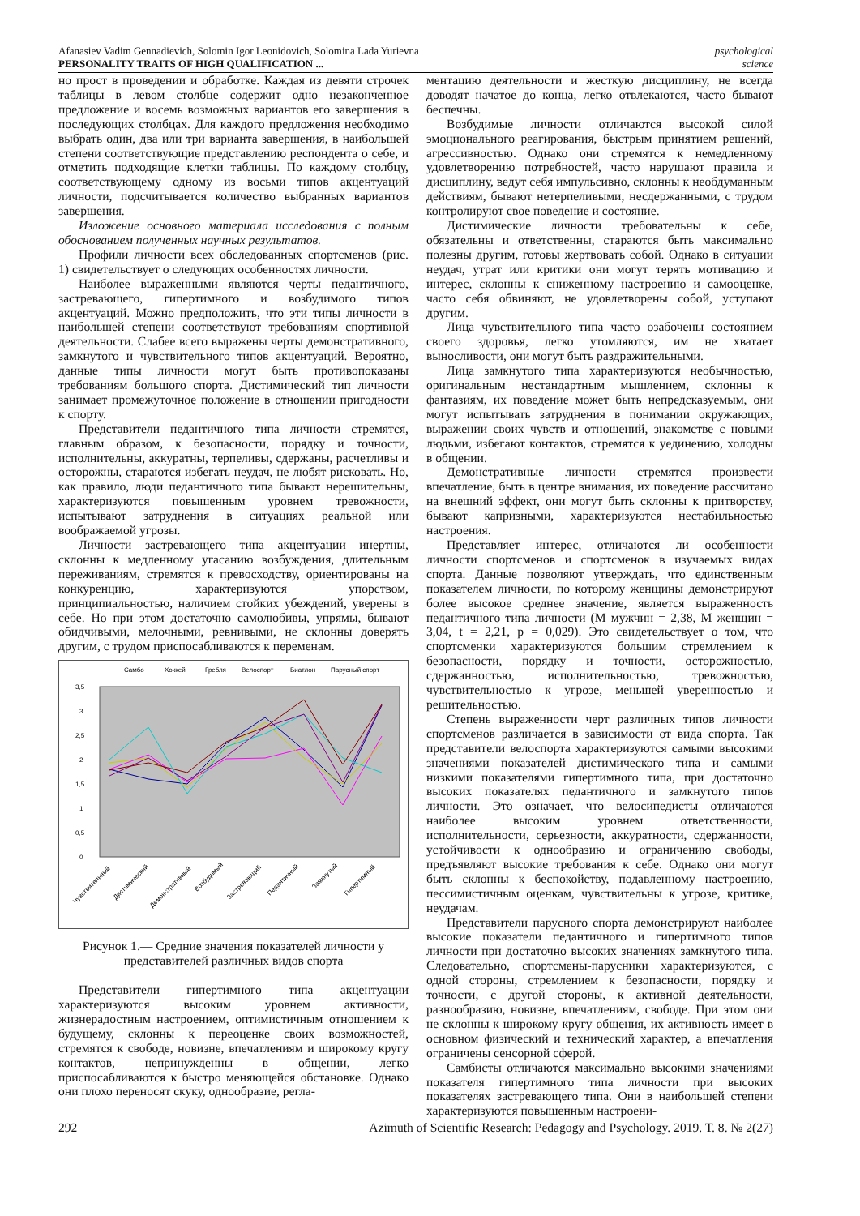Afanasiev Vadim Gennadievich, Solomin Igor Leonidovich, Solomina Lada Yurievna
PERSONALITY TRAITS OF HIGH QUALIFICATION ...
psychological
science
но прост в проведении и обработке. Каждая из девяти строчек таблицы в левом столбце содержит одно незаконченное предложение и восемь возможных вариантов его завершения в последующих столбцах. Для каждого предложения необходимо выбрать один, два или три варианта завершения, в наибольшей степени соответствующие представлению респондента о себе, и отметить подходящие клетки таблицы. По каждому столбцу, соответствующему одному из восьми типов акцентуаций личности, подсчитывается количество выбранных вариантов завершения.
Изложение основного материала исследования с полным обоснованием полученных научных результатов.
Профили личности всех обследованных спортсменов (рис. 1) свидетельствует о следующих особенностях личности.
Наиболее выраженными являются черты педантичного, застревающего, гипертимного и возбудимого типов акцентуаций. Можно предположить, что эти типы личности в наибольшей степени соответствуют требованиям спортивной деятельности. Слабее всего выражены черты демонстративного, замкнутого и чувствительного типов акцентуаций. Вероятно, данные типы личности могут быть противопоказаны требованиям большого спорта. Дистимический тип личности занимает промежуточное положение в отношении пригодности к спорту.
Представители педантичного типа личности стремятся, главным образом, к безопасности, порядку и точности, исполнительны, аккуратны, терпеливы, сдержаны, расчетливы и осторожны, стараются избегать неудач, не любят рисковать. Но, как правило, люди педантичного типа бывают нерешительны, характеризуются повышенным уровнем тревожности, испытывают затруднения в ситуациях реальной или воображаемой угрозы.
Личности застревающего типа акцентуации инертны, склонны к медленному угасанию возбуждения, длительным переживаниям, стремятся к превосходству, ориентированы на конкуренцию, характеризуются упорством, принципиальностью, наличием стойких убеждений, уверены в себе. Но при этом достаточно самолюбивы, упрямы, бывают обидчивыми, мелочными, ревнивыми, не склонны доверять другим, с трудом приспосабливаются к переменам.
Самбо
Хоккей
Гребля
Велоспорт
Биатлон
Парусный спорт
3,5
3
2,5
2
1,5
1
0,5
0
Чувствительный
Дистимический
Демонстративный
Возбудимый
Застревающий
Педантичный
Замкнутый
Гипертимный
Рисунок 1.— Средние значения показателей личности у представителей различных видов спорта
Представители гипертимного типа акцентуации характеризуются высоким уровнем активности, жизнерадостным настроением, оптимистичным отношением к будущему, склонны к переоценке своих возможностей, стремятся к свободе, новизне, впечатлениям и широкому кругу контактов, непринужденны в общении, легко приспосабливаются к быстро меняющейся обстановке. Однако они плохо переносят скуку, однообразие, регла-
ментацию деятельности и жесткую дисциплину, не всегда доводят начатое до конца, легко отвлекаются, часто бывают беспечны.
Возбудимые личности отличаются высокой силой эмоционального реагирования, быстрым принятием решений, агрессивностью. Однако они стремятся к немедленному удовлетворению потребностей, часто нарушают правила и дисциплину, ведут себя импульсивно, склонны к необдуманным действиям, бывают нетерпеливыми, несдержанными, с трудом контролируют свое поведение и состояние.
Дистимические личности требовательны к себе, обязательны и ответственны, стараются быть максимально полезны другим, готовы жертвовать собой. Однако в ситуации неудач, утрат или критики они могут терять мотивацию и интерес, склонны к сниженному настроению и самооценке, часто себя обвиняют, не удовлетворены собой, уступают другим.
Лица чувствительного типа часто озабочены состоянием своего здоровья, легко утомляются, им не хватает выносливости, они могут быть раздражительными.
Лица замкнутого типа характеризуются необычностью, оригинальным нестандартным мышлением, склонны к фантазиям, их поведение может быть непредсказуемым, они могут испытывать затруднения в понимании окружающих, выражении своих чувств и отношений, знакомстве с новыми людьми, избегают контактов, стремятся к уединению, холодны в общении.
Демонстративные личности стремятся произвести впечатление, быть в центре внимания, их поведение рассчитано на внешний эффект, они могут быть склонны к притворству, бывают капризными, характеризуются нестабильностью настроения.
Представляет интерес, отличаются ли особенности личности спортсменов и спортсменок в изучаемых видах спорта. Данные позволяют утверждать, что единственным показателем личности, по которому женщины демонстрируют более высокое среднее значение, является выраженность педантичного типа личности (М мужчин = 2,38, М женщин = 3,04, t = 2,21, p = 0,029). Это свидетельствует о том, что спортсменки характеризуются большим стремлением к безопасности, порядку и точности, осторожностью, сдержанностью, исполнительностью, тревожностью, чувствительностью к угрозе, меньшей уверенностью и решительностью.
Степень выраженности черт различных типов личности спортсменов различается в зависимости от вида спорта. Так представители велоспорта характеризуются самыми высокими значениями показателей дистимического типа и самыми низкими показателями гипертимного типа, при достаточно высоких показателях педантичного и замкнутого типов личности. Это означает, что велосипедисты отличаются наиболее высоким уровнем ответственности, исполнительности, серьезности, аккуратности, сдержанности, устойчивости к однообразию и ограничению свободы, предъявляют высокие требования к себе. Однако они могут быть склонны к беспокойству, подавленному настроению, пессимистичным оценкам, чувствительны к угрозе, критике, неудачам.
Представители парусного спорта демонстрируют наиболее высокие показатели педантичного и гипертимного типов личности при достаточно высоких значениях замкнутого типа. Следовательно, спортсмены-парусники характеризуются, с одной стороны, стремлением к безопасности, порядку и точности, с другой стороны, к активной деятельности, разнообразию, новизне, впечатлениям, свободе. При этом они не склонны к широкому кругу общения, их активность имеет в основном физический и технический характер, а впечатления ограничены сенсорной сферой.
Самбисты отличаются максимально высокими значениями показателя гипертимного типа личности при высоких показателях застревающего типа. Они в наибольшей степени характеризуются повышенным настроени-
292 Azimuth of Scientific Research: Pedagogy and Psychology. 2019. Т. 8. № 2(27)